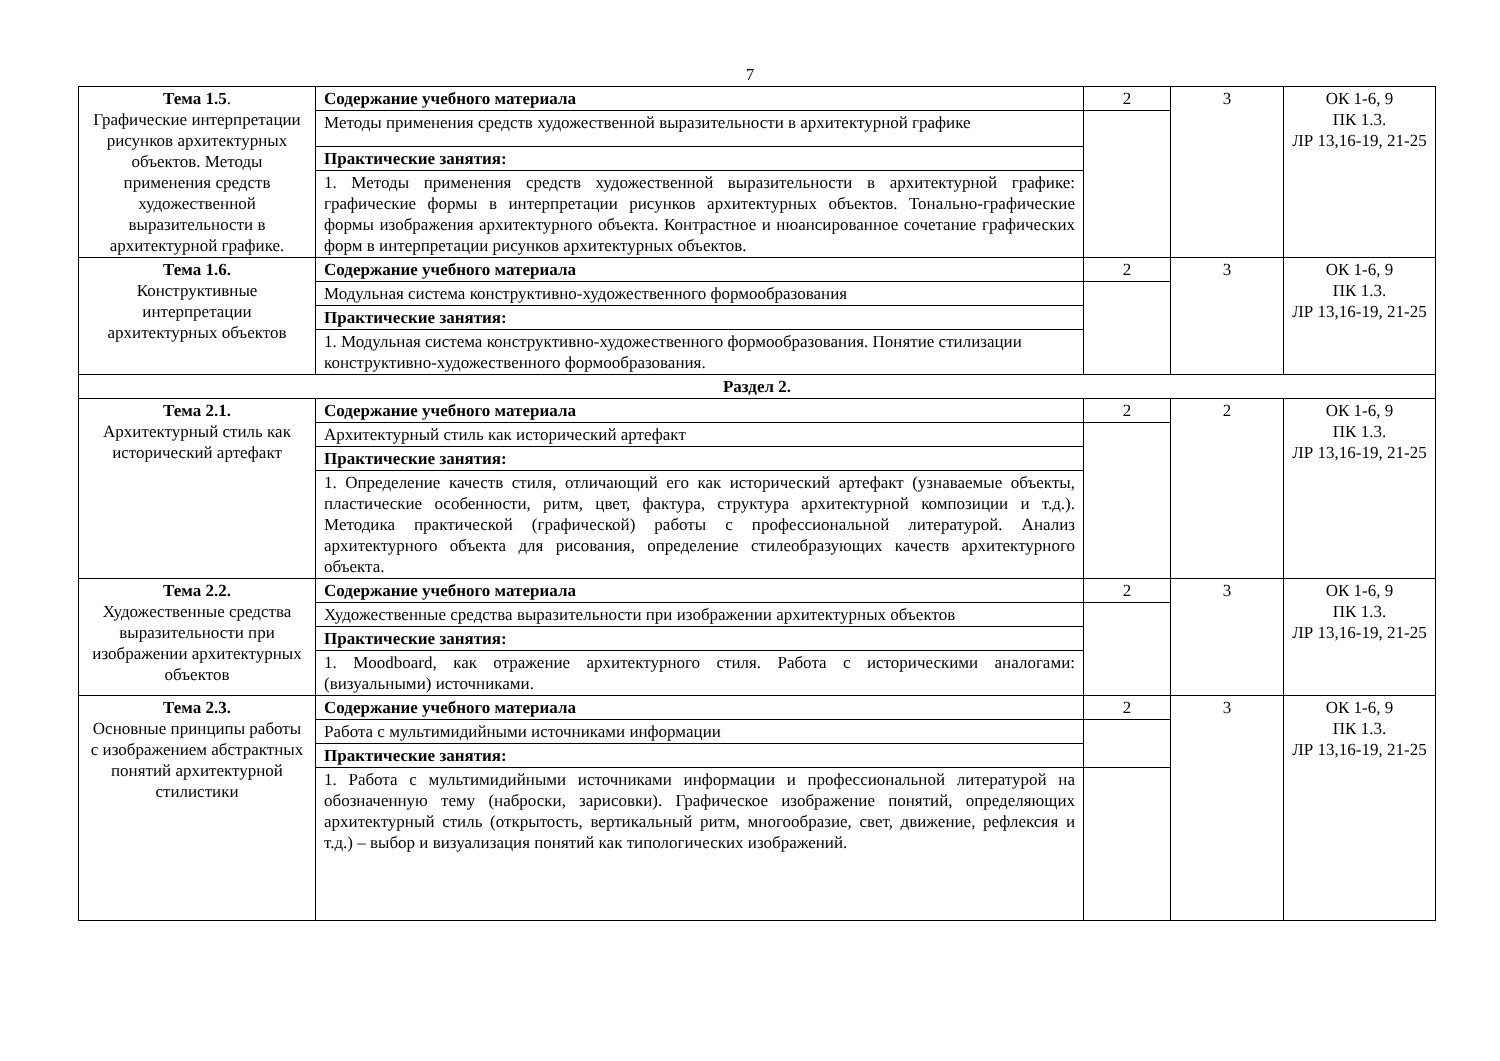7
| Тема 1.5 . Графические интерпретации рисунков архитектурных объектов. Методы применения средств художественной выразительности в архитектурной графике. | Содержание учебного материала | 2 | 3 | ОК 1-6, 9 ПК 1.3. ЛР 13,16-19, 21-25 |
| | Методы применения средств художественной выразительности в архитектурной графике | | | |
| | Практические занятия: | | | |
| | 1. Методы применения средств художественной выразительности в архитектурной графике: графические формы в интерпретации рисунков архитектурных объектов. Тонально-графические формы изображения архитектурного объекта. Контрастное и нюансированное сочетание графических форм в интерпретации рисунков архитектурных объектов. | | | |
| Тема 1.6. Конструктивные интерпретации архитектурных объектов | Содержание учебного материала | 2 | 3 | ОК 1-6, 9 ПК 1.3. ЛР 13,16-19, 21-25 |
| | Модульная система конструктивно-художественного формообразования | | | |
| | Практические занятия: | | | |
| | 1. Модульная система конструктивно-художественного формообразования. Понятие стилизации конструктивно-художественного формообразования. | | | |
| Раздел 2. | | | | |
| Тема 2.1. Архитектурный стиль как исторический артефакт | Содержание учебного материала | 2 | 2 | ОК 1-6, 9 ПК 1.3. ЛР 13,16-19, 21-25 |
| | Архитектурный стиль как исторический артефакт | | | |
| | Практические занятия: | | | |
| | 1. Определение качеств стиля, отличающий его как исторический артефакт (узнаваемые объекты, пластические особенности, ритм, цвет, фактура, структура архитектурной композиции и т.д.). Методика практической (графической) работы с профессиональной литературой. Анализ архитектурного объекта для рисования, определение стилеобразующих качеств архитектурного объекта. | | | |
| Тема 2.2. Художественные средства выразительности при изображении архитектурных объектов | Содержание учебного материала | 2 | 3 | ОК 1-6, 9 ПК 1.3. ЛР 13,16-19, 21-25 |
| | Художественные средства выразительности при изображении архитектурных объектов | | | |
| | Практические занятия: | | | |
| | 1. Moodboard, как отражение архитектурного стиля. Работа с историческими аналогами: (визуальными) источниками. | | | |
| Тема 2.3. Основные принципы работы с изображением абстрактных понятий архитектурной стилистики | Содержание учебного материала | 2 | 3 | ОК 1-6, 9 ПК 1.3. ЛР 13,16-19, 21-25 |
| | Работа с мультимидийными источниками информации | | | |
| | Практические занятия: | | | |
| | 1. Работа с мультимидийными источниками информации и профессиональной литературой на обозначенную тему (наброски, зарисовки). Графическое изображение понятий, определяющих архитектурный стиль (открытость, вертикальный ритм, многообразие, свет, движение, рефлексия и т.д.) – выбор и визуализация понятий как типологических изображений. | | | |